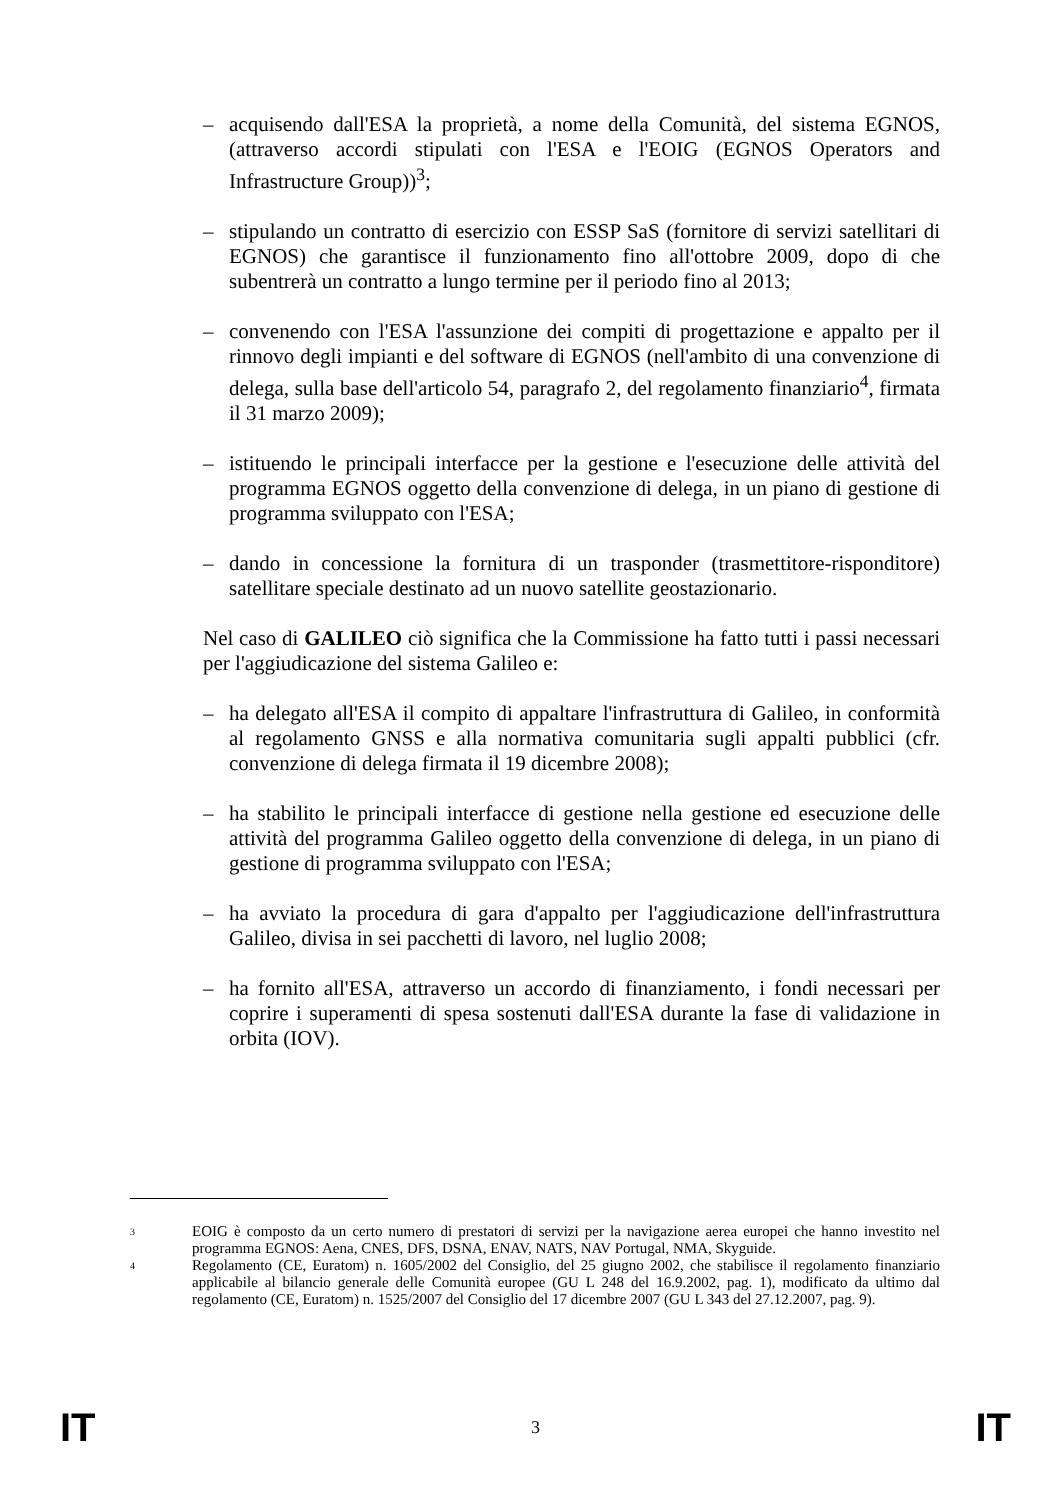– acquisendo dall'ESA la proprietà, a nome della Comunità, del sistema EGNOS, (attraverso accordi stipulati con l'ESA e l'EOIG (EGNOS Operators and Infrastructure Group))<sup>3</sup>;
– stipulando un contratto di esercizio con ESSP SaS (fornitore di servizi satellitari di EGNOS) che garantisce il funzionamento fino all'ottobre 2009, dopo di che subentrerà un contratto a lungo termine per il periodo fino al 2013;
– convenendo con l'ESA l'assunzione dei compiti di progettazione e appalto per il rinnovo degli impianti e del software di EGNOS (nell'ambito di una convenzione di delega, sulla base dell'articolo 54, paragrafo 2, del regolamento finanziario<sup>4</sup>, firmata il 31 marzo 2009);
– istituendo le principali interfacce per la gestione e l'esecuzione delle attività del programma EGNOS oggetto della convenzione di delega, in un piano di gestione di programma sviluppato con l'ESA;
– dando in concessione la fornitura di un trasponder (trasmettitore-risponditore) satellitare speciale destinato ad un nuovo satellite geostazionario.
Nel caso di GALILEO ciò significa che la Commissione ha fatto tutti i passi necessari per l'aggiudicazione del sistema Galileo e:
– ha delegato all'ESA il compito di appaltare l'infrastruttura di Galileo, in conformità al regolamento GNSS e alla normativa comunitaria sugli appalti pubblici (cfr. convenzione di delega firmata il 19 dicembre 2008);
– ha stabilito le principali interfacce di gestione nella gestione ed esecuzione delle attività del programma Galileo oggetto della convenzione di delega, in un piano di gestione di programma sviluppato con l'ESA;
– ha avviato la procedura di gara d'appalto per l'aggiudicazione dell'infrastruttura Galileo, divisa in sei pacchetti di lavoro, nel luglio 2008;
– ha fornito all'ESA, attraverso un accordo di finanziamento, i fondi necessari per coprire i superamenti di spesa sostenuti dall'ESA durante la fase di validazione in orbita (IOV).
3 EOIG è composto da un certo numero di prestatori di servizi per la navigazione aerea europei che hanno investito nel programma EGNOS: Aena, CNES, DFS, DSNA, ENAV, NATS, NAV Portugal, NMA, Skyguide.
4 Regolamento (CE, Euratom) n. 1605/2002 del Consiglio, del 25 giugno 2002, che stabilisce il regolamento finanziario applicabile al bilancio generale delle Comunità europee (GU L 248 del 16.9.2002, pag. 1), modificato da ultimo dal regolamento (CE, Euratom) n. 1525/2007 del Consiglio del 17 dicembre 2007 (GU L 343 del 27.12.2007, pag. 9).
IT 3 IT